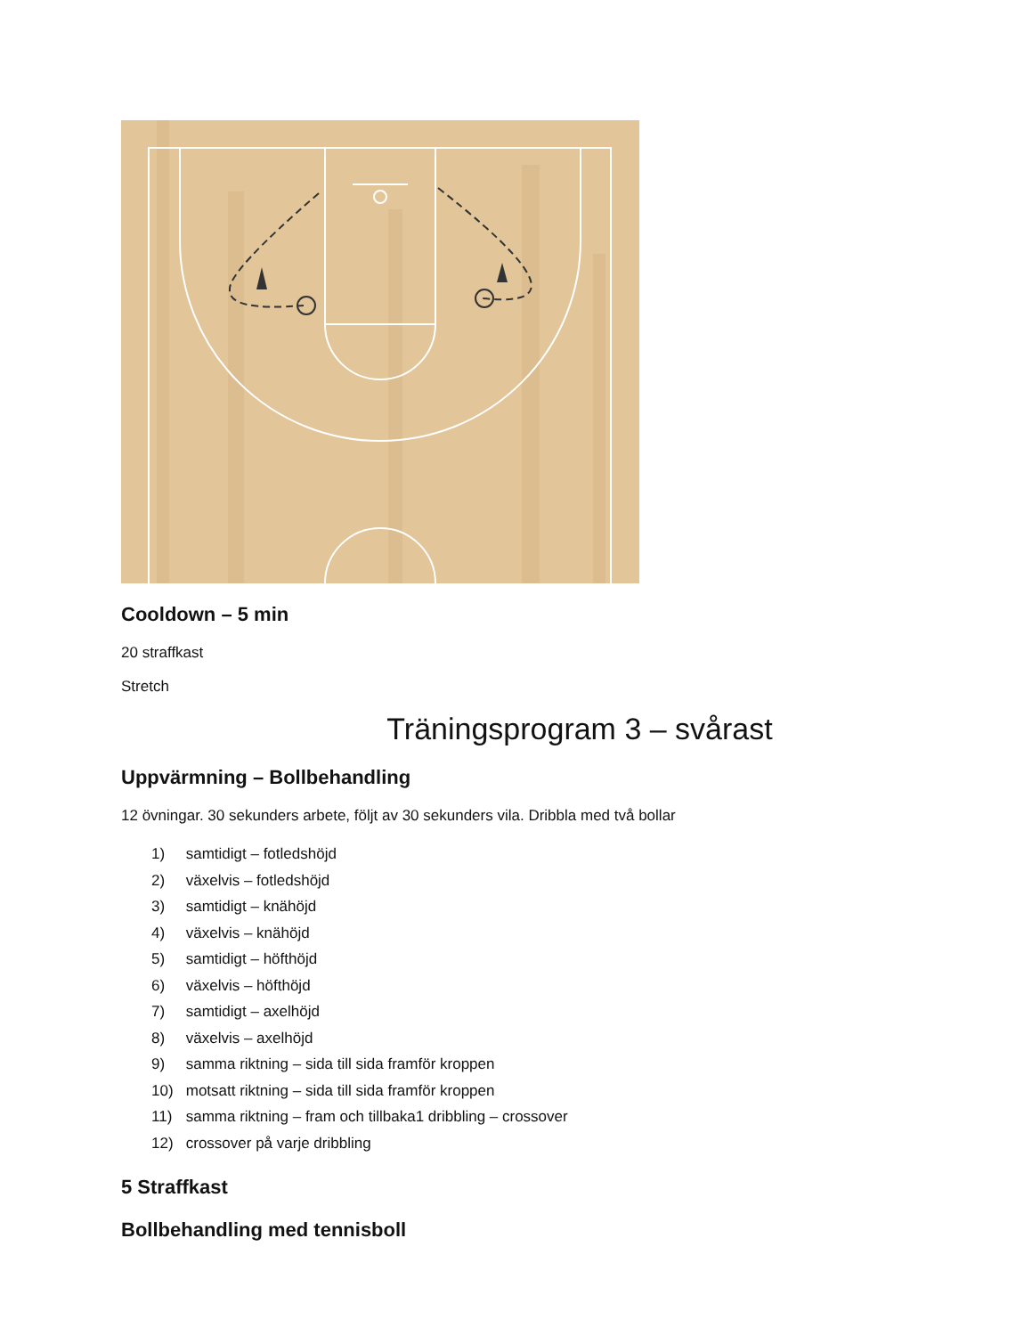Cooldown – 5 min
20 straffkast
Stretch
Träningsprogram 3 – svårast
Uppvärmning – Bollbehandling
12 övningar. 30 sekunders arbete, följt av 30 sekunders vila. Dribbla med två bollar
1) samtidigt – fotledshöjd
2) växelvis – fotledshöjd
3) samtidigt – knähöjd
4) växelvis – knähöjd
5) samtidigt – höfthöjd
6) växelvis – höfthöjd
7) samtidigt – axelhöjd
8) växelvis – axelhöjd
9) samma riktning – sida till sida framför kroppen
10) motsatt riktning – sida till sida framför kroppen
11) samma riktning – fram och tillbaka1 dribbling – crossover
12) crossover på varje dribbling
5 Straffkast
Bollbehandling med tennisboll